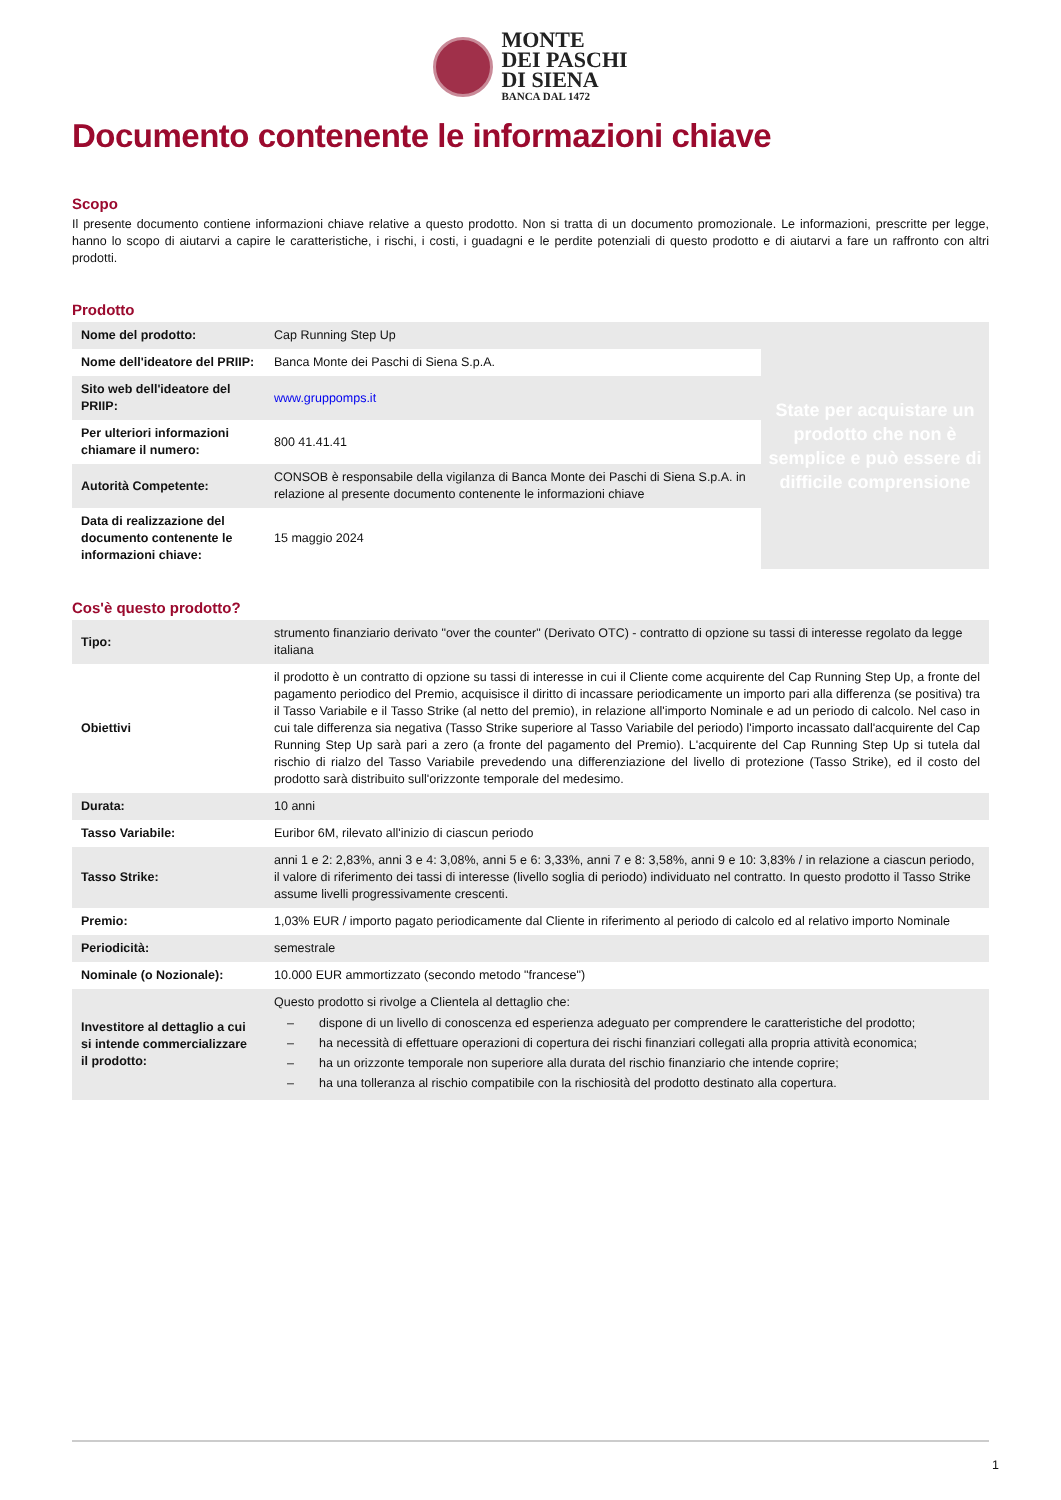MONTE
DEI PASCHI
DI SIENA
BANCA DAL 1472
Documento contenente le informazioni chiave
Scopo
Il presente documento contiene informazioni chiave relative a questo prodotto. Non si tratta di un documento promozionale. Le informazioni, prescritte per legge, hanno lo scopo di aiutarvi a capire le caratteristiche, i rischi, i costi, i guadagni e le perdite potenziali di questo prodotto e di aiutarvi a fare un raffronto con altri prodotti.
Prodotto
| Nome del prodotto: | Cap Running Step Up | State per acquistare un prodotto che non è semplice e può essere di difficile comprensione |
| Nome dell'ideatore del PRIIP: | Banca Monte dei Paschi di Siena S.p.A. | |
| Sito web dell'ideatore del PRIIP: | www.gruppomps.it | |
| Per ulteriori informazioni chiamare il numero: | 800 41.41.41 | |
| Autorità Competente: | CONSOB è responsabile della vigilanza di Banca Monte dei Paschi di Siena S.p.A. in relazione al presente documento contenente le informazioni chiave | |
| Data di realizzazione del documento contenente le informazioni chiave: | 15 maggio 2024 | |
Cos'è questo prodotto?
| Tipo: | strumento finanziario derivato "over the counter" (Derivato OTC) - contratto di opzione su tassi di interesse regolato da legge italiana |
| Obiettivi | il prodotto è un contratto di opzione su tassi di interesse in cui il Cliente come acquirente del Cap Running Step Up, a fronte del pagamento periodico del Premio, acquisisce il diritto di incassare periodicamente un importo pari alla differenza (se positiva) tra il Tasso Variabile e il Tasso Strike (al netto del premio), in relazione all'importo Nominale e ad un periodo di calcolo. Nel caso in cui tale differenza sia negativa (Tasso Strike superiore al Tasso Variabile del periodo) l'importo incassato dall'acquirente del Cap Running Step Up sarà pari a zero (a fronte del pagamento del Premio). L'acquirente del Cap Running Step Up si tutela dal rischio di rialzo del Tasso Variabile prevedendo una differenziazione del livello di protezione (Tasso Strike), ed il costo del prodotto sarà distribuito sull'orizzonte temporale del medesimo. |
| Durata: | 10 anni |
| Tasso Variabile: | Euribor 6M, rilevato all'inizio di ciascun periodo |
| Tasso Strike: | anni 1 e 2: 2,83%, anni 3 e 4: 3,08%, anni 5 e 6: 3,33%, anni 7 e 8: 3,58%, anni 9 e 10: 3,83% / in relazione a ciascun periodo, il valore di riferimento dei tassi di interesse (livello soglia di periodo) individuato nel contratto. In questo prodotto il Tasso Strike assume livelli progressivamente crescenti. |
| Premio: | 1,03% EUR / importo pagato periodicamente dal Cliente in riferimento al periodo di calcolo ed al relativo importo Nominale |
| Periodicità: | semestrale |
| Nominale (o Nozionale): | 10.000 EUR ammortizzato (secondo metodo "francese") |
| Investitore al dettaglio a cui si intende commercializzare il prodotto: | Questo prodotto si rivolge a Clientela al dettaglio che: – dispone di un livello di conoscenza ed esperienza adeguato per comprendere le caratteristiche del prodotto; – ha necessità di effettuare operazioni di copertura dei rischi finanziari collegati alla propria attività economica; – ha un orizzonte temporale non superiore alla durata del rischio finanziario che intende coprire; – ha una tolleranza al rischio compatibile con la rischiosità del prodotto destinato alla copertura. |
1